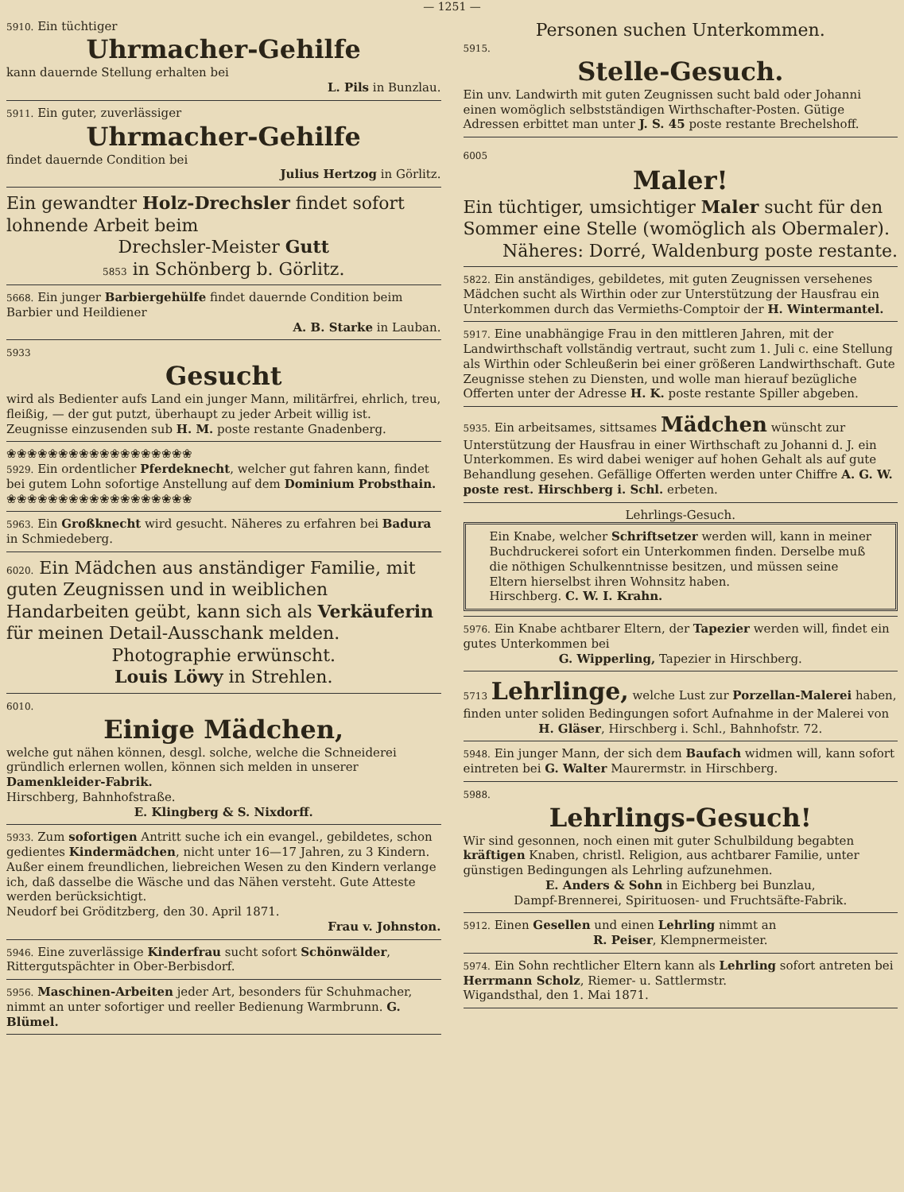— 1251 —
5910. Ein tüchtiger
Uhrmacher-Gehilfe
kann dauernde Stellung erhalten bei
L. Pils in Bunzlau.
5911. Ein guter, zuverlässiger
Uhrmacher-Gehilfe
findet dauernde Condition bei
Julius Hertzog in Görlitz.
Ein gewandter Holz-Drechsler findet sofort lohnende Arbeit beim
Drechsler-Meister Gutt
5853 in Schönberg b. Görlitz.
5668. Ein junger Barbiergehülfe findet dauernde Condition beim Barbier und Heildiener
A. B. Starke in Lauban.
5933
Gesucht
wird als Bedienter aufs Land ein junger Mann, militärfrei, ehrlich, treu, fleißig, — der gut putzt, überhaupt zu jeder Arbeit willig ist.
Zeugnisse einzusenden sub H. M. poste restante Gnadenberg.
❀❀❀❀❀❀❀❀❀❀❀❀❀❀❀❀❀❀
5929. Ein ordentlicher Pferdeknecht, welcher gut fahren kann, findet bei gutem Lohn sofortige Anstellung auf dem Dominium Probsthain.
❀❀❀❀❀❀❀❀❀❀❀❀❀❀❀❀❀❀
5963. Ein Großknecht wird gesucht. Näheres zu erfahren bei Badura in Schmiedeberg.
6020. Ein Mädchen aus anständiger Familie, mit guten Zeugnissen und in weiblichen Handarbeiten geübt, kann sich als Verkäuferin für meinen Detail-Ausschank melden.
Photographie erwünscht.
Louis Löwy in Strehlen.
6010.
Einige Mädchen,
welche gut nähen können, desgl. solche, welche die Schneiderei gründlich erlernen wollen, können sich melden in unserer Damenkleider-Fabrik.
Hirschberg, Bahnhofstraße.
E. Klingberg & S. Nixdorff.
5933. Zum sofortigen Antritt suche ich ein evangel., gebildetes, schon gedientes Kindermädchen, nicht unter 16—17 Jahren, zu 3 Kindern. Außer einem freundlichen, liebreichen Wesen zu den Kindern verlange ich, daß dasselbe die Wäsche und das Nähen versteht. Gute Atteste werden berücksichtigt.
Neudorf bei Gröditzberg, den 30. April 1871.
Frau v. Johnston.
5946. Eine zuverlässige Kinderfrau sucht sofort Schönwälder, Rittergutspächter in Ober-Berbisdorf.
5956. Maschinen-Arbeiten jeder Art, besonders für Schuhmacher, nimmt an unter sofortiger und reeller Bedienung Warmbrunn. G. Blümel.
Personen suchen Unterkommen.
5915.
Stelle-Gesuch.
Ein unv. Landwirth mit guten Zeugnissen sucht bald oder Johanni einen womöglich selbstständigen Wirthschafter-Posten. Gütige Adressen erbittet man unter J. S. 45 poste restante Brechelshoff.
6005
Maler!
Ein tüchtiger, umsichtiger Maler sucht für den Sommer eine Stelle (womöglich als Obermaler).
Näheres: Dorré, Waldenburg poste restante.
5822. Ein anständiges, gebildetes, mit guten Zeugnissen versehenes Mädchen sucht als Wirthin oder zur Unterstützung der Hausfrau ein Unterkommen durch das Vermieths-Comptoir der H. Wintermantel.
5917. Eine unabhängige Frau in den mittleren Jahren, mit der Landwirthschaft vollständig vertraut, sucht zum 1. Juli c. eine Stellung als Wirthin oder Schleußerin bei einer größeren Landwirthschaft. Gute Zeugnisse stehen zu Diensten, und wolle man hierauf bezügliche Offerten unter der Adresse H. K. poste restante Spiller abgeben.
5935. Ein arbeitsames, sittsames Mädchen wünscht zur Unterstützung der Hausfrau in einer Wirthschaft zu Johanni d. J. ein Unterkommen. Es wird dabei weniger auf hohen Gehalt als auf gute Behandlung gesehen. Gefällige Offerten werden unter Chiffre A. G. W. poste rest. Hirschberg i. Schl. erbeten.
Lehrlings-Gesuch.
Ein Knabe, welcher Schriftsetzer werden will, kann in meiner Buchdruckerei sofort ein Unterkommen finden. Derselbe muß die nöthigen Schulkenntnisse besitzen, und müssen seine Eltern hierselbst ihren Wohnsitz haben.
Hirschberg. C. W. I. Krahn.
5976. Ein Knabe achtbarer Eltern, der Tapezier werden will, findet ein gutes Unterkommen bei
G. Wipperling, Tapezier in Hirschberg.
5713 Lehrlinge, welche Lust zur Porzellan-Malerei haben, finden unter soliden Bedingungen sofort Aufnahme in der Malerei von
H. Gläser, Hirschberg i. Schl., Bahnhofstr. 72.
5948. Ein junger Mann, der sich dem Baufach widmen will, kann sofort eintreten bei G. Walter Maurermstr. in Hirschberg.
5988.
Lehrlings-Gesuch!
Wir sind gesonnen, noch einen mit guter Schulbildung begabten kräftigen Knaben, christl. Religion, aus achtbarer Familie, unter günstigen Bedingungen als Lehrling aufzunehmen.
E. Anders & Sohn in Eichberg bei Bunzlau,
Dampf-Brennerei, Spirituosen- und Fruchtsäfte-Fabrik.
5912. Einen Gesellen und einen Lehrling nimmt an
R. Peiser, Klempnermeister.
5974. Ein Sohn rechtlicher Eltern kann als Lehrling sofort antreten bei Herrmann Scholz, Riemer- u. Sattlermstr.
Wigandsthal, den 1. Mai 1871.